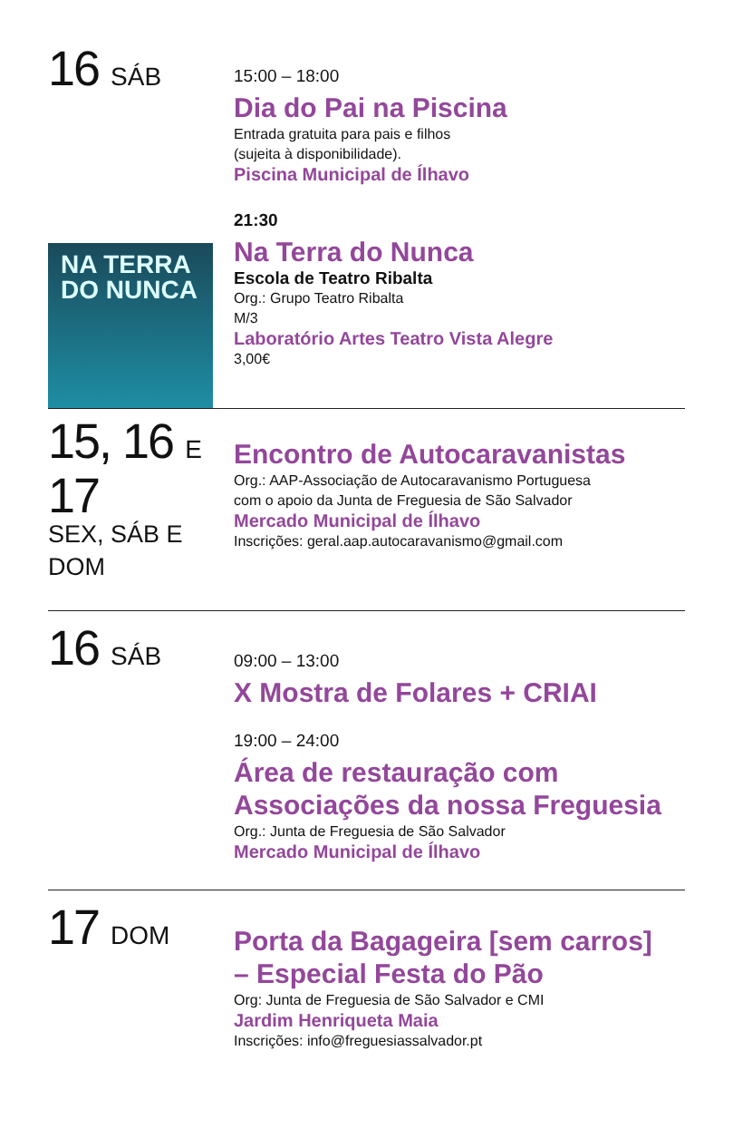16 SÁB
15:00 – 18:00
Dia do Pai na Piscina
Entrada gratuita para pais e filhos
(sujeita à disponibilidade).
Piscina Municipal de Ílhavo
NA TERRA
DO NUNCA
21:30
Na Terra do Nunca
Escola de Teatro Ribalta
Org.: Grupo Teatro Ribalta
M/3
Laboratório Artes Teatro Vista Alegre
3,00€
15, 16 E
17
SEX, SÁB E DOM
Encontro de Autocaravanistas
Org.: AAP-Associação de Autocaravanismo Portuguesa
com o apoio da Junta de Freguesia de São Salvador
Mercado Municipal de Ílhavo
Inscrições: geral.aap.autocaravanismo@gmail.com
16 SÁB
09:00 – 13:00
X Mostra de Folares + CRIAI
19:00 – 24:00
Área de restauração com
Associações da nossa Freguesia
Org.: Junta de Freguesia de São Salvador
Mercado Municipal de Ílhavo
17 DOM
Porta da Bagageira [sem carros]
– Especial Festa do Pão
Org: Junta de Freguesia de São Salvador e CMI
Jardim Henriqueta Maia
Inscrições: info@freguesiassalvador.pt